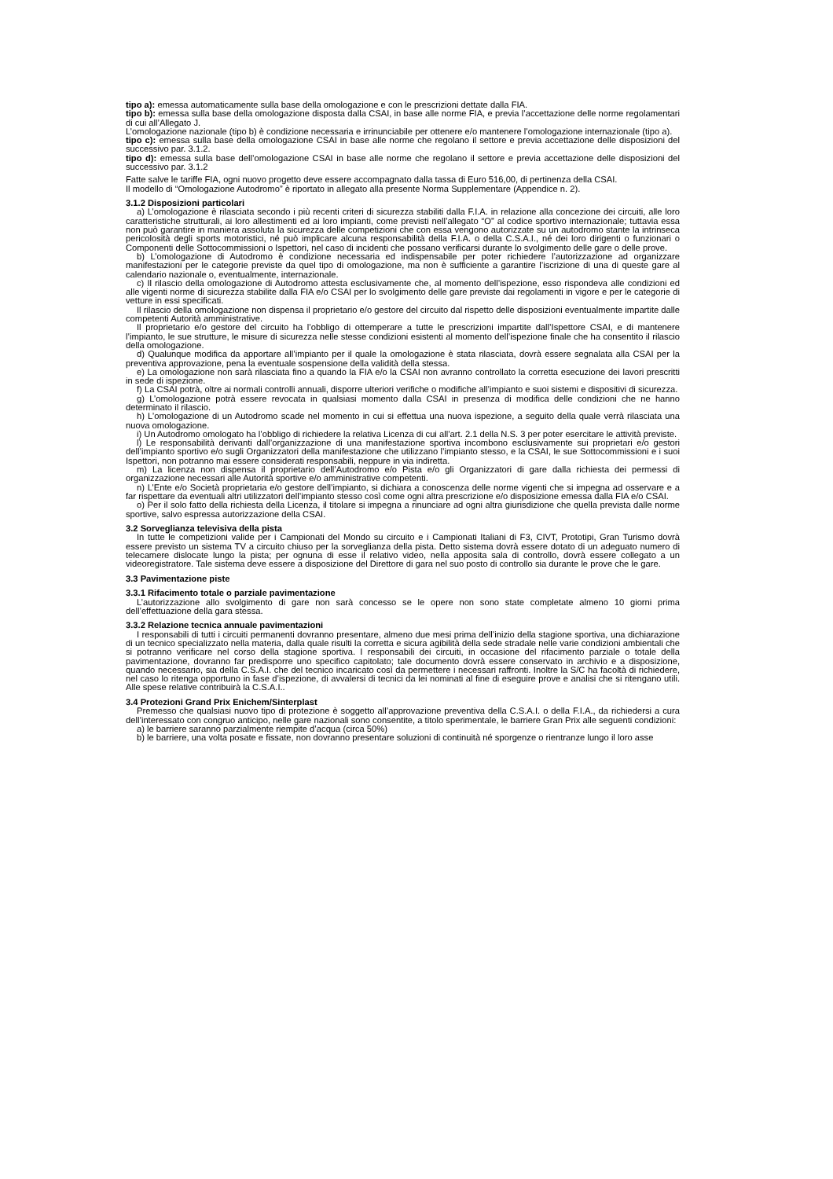tipo a): emessa automaticamente sulla base della omologazione e con le prescrizioni dettate dalla FIA.
tipo b): emessa sulla base della omologazione disposta dalla CSAI, in base alle norme FIA, e previa l’accettazione delle norme regolamentari di cui all’Allegato J.
L’omologazione nazionale (tipo b) è condizione necessaria e irrinunciabile per ottenere e/o mantenere l’omologazione internazionale (tipo a).
tipo c): emessa sulla base della omologazione CSAI in base alle norme che regolano il settore e previa accettazione delle disposizioni del successivo par. 3.1.2.
tipo d): emessa sulla base dell’omologazione CSAI in base alle norme che regolano il settore e previa accettazione delle disposizioni del successivo par. 3.1.2
Fatte salve le tariffe FIA, ogni nuovo progetto deve essere accompagnato dalla tassa di Euro 516,00, di pertinenza della CSAI.
Il modello di “Omologazione Autodromo” è riportato in allegato alla presente Norma Supplementare (Appendice n. 2).
3.1.2 Disposizioni particolari
a) L’omologazione è rilasciata secondo i più recenti criteri di sicurezza stabiliti dalla F.I.A. in relazione alla concezione dei circuiti, alle loro caratteristiche strutturali, ai loro allestimenti ed ai loro impianti, come previsti nell’allegato “O” al codice sportivo internazionale; tuttavia essa non può garantire in maniera assoluta la sicurezza delle competizioni che con essa vengono autorizzate su un autodromo stante la intrinseca pericolosità degli sports motoristici, né può implicare alcuna responsabilità della F.I.A. o della C.S.A.I., né dei loro dirigenti o funzionari o Componenti delle Sottocommissioni o Ispettori, nel caso di incidenti che possano verificarsi durante lo svolgimento delle gare o delle prove.
b) L’omologazione di Autodromo è condizione necessaria ed indispensabile per poter richiedere l’autorizzazione ad organizzare manifestazioni per le categorie previste da quel tipo di omologazione, ma non è sufficiente a garantire l’iscrizione di una di queste gare al calendario nazionale o, eventualmente, internazionale.
c) Il rilascio della omologazione di Autodromo attesta esclusivamente che, al momento dell’ispezione, esso rispondeva alle condizioni ed alle vigenti norme di sicurezza stabilite dalla FIA e/o CSAI per lo svolgimento delle gare previste dai regolamenti in vigore e per le categorie di vetture in essi specificati.
Il rilascio della omologazione non dispensa il proprietario e/o gestore del circuito dal rispetto delle disposizioni eventualmente impartite dalle competenti Autorità amministrative.
Il proprietario e/o gestore del circuito ha l’obbligo di ottemperare a tutte le prescrizioni impartite dall’Ispettore CSAI, e di mantenere l’impianto, le sue strutture, le misure di sicurezza nelle stesse condizioni esistenti al momento dell’ispezione finale che ha consentito il rilascio della omologazione.
d) Qualunque modifica da apportare all’impianto per il quale la omologazione è stata rilasciata, dovrà essere segnalata alla CSAI per la preventiva approvazione, pena la eventuale sospensione della validità della stessa.
e) La omologazione non sarà rilasciata fino a quando la FIA e/o la CSAI non avranno controllato la corretta esecuzione dei lavori prescritti in sede di ispezione.
f) La CSAI potrà, oltre ai normali controlli annuali, disporre ulteriori verifiche o modifiche all’impianto e suoi sistemi e dispositivi di sicurezza.
g) L’omologazione potrà essere revocata in qualsiasi momento dalla CSAI in presenza di modifica delle condizioni che ne hanno determinato il rilascio.
h) L’omologazione di un Autodromo scade nel momento in cui si effettua una nuova ispezione, a seguito della quale verrà rilasciata una nuova omologazione.
i) Un Autodromo omologato ha l’obbligo di richiedere la relativa Licenza di cui all’art. 2.1 della N.S. 3 per poter esercitare le attività previste.
l) Le responsabilità derivanti dall’organizzazione di una manifestazione sportiva incombono esclusivamente sui proprietari e/o gestori dell’impianto sportivo e/o sugli Organizzatori della manifestazione che utilizzano l’impianto stesso, e la CSAI, le sue Sottocommissioni e i suoi Ispettori, non potranno mai essere considerati responsabili, neppure in via indiretta.
m) La licenza non dispensa il proprietario dell’Autodromo e/o Pista e/o gli Organizzatori di gare dalla richiesta dei permessi di organizzazione necessari alle Autorità sportive e/o amministrative competenti.
n) L’Ente e/o Società proprietaria e/o gestore dell’impianto, si dichiara a conoscenza delle norme vigenti che si impegna ad osservare e a far rispettare da eventuali altri utilizzatori dell’impianto stesso così come ogni altra prescrizione e/o disposizione emessa dalla FIA e/o CSAI.
o) Per il solo fatto della richiesta della Licenza, il titolare si impegna a rinunciare ad ogni altra giurisdizione che quella prevista dalle norme sportive, salvo espressa autorizzazione della CSAI.
3.2 Sorveglianza televisiva della pista
In tutte le competizioni valide per i Campionati del Mondo su circuito e i Campionati Italiani di F3, CIVT, Prototipi, Gran Turismo dovrà essere previsto un sistema TV a circuito chiuso per la sorveglianza della pista. Detto sistema dovrà essere dotato di un adeguato numero di telecamere dislocate lungo la pista; per ognuna di esse il relativo video, nella apposita sala di controllo, dovrà essere collegato a un videoregistratore. Tale sistema deve essere a disposizione del Direttore di gara nel suo posto di controllo sia durante le prove che le gare.
3.3 Pavimentazione piste
3.3.1 Rifacimento totale o parziale pavimentazione
L’autorizzazione allo svolgimento di gare non sarà concesso se le opere non sono state completate almeno 10 giorni prima dell’effettuazione della gara stessa.
3.3.2 Relazione tecnica annuale pavimentazioni
I responsabili di tutti i circuiti permanenti dovranno presentare, almeno due mesi prima dell’inizio della stagione sportiva, una dichiarazione di un tecnico specializzato nella materia, dalla quale risulti la corretta e sicura agibilità della sede stradale nelle varie condizioni ambientali che si potranno verificare nel corso della stagione sportiva. I responsabili dei circuiti, in occasione del rifacimento parziale o totale della pavimentazione, dovranno far predisporre uno specifico capitolato; tale documento dovrà essere conservato in archivio e a disposizione, quando necessario, sia della C.S.A.I. che del tecnico incaricato così da permettere i necessari raffronti. Inoltre la S/C ha facoltà di richiedere, nel caso lo ritenga opportuno in fase d’ispezione, di avvalersi di tecnici da lei nominati al fine di eseguire prove e analisi che si ritengano utili. Alle spese relative contribuirà la C.S.A.I..
3.4 Protezioni Grand Prix Enichem/Sinterplast
Premesso che qualsiasi nuovo tipo di protezione è soggetto all’approvazione preventiva della C.S.A.I. o della F.I.A., da richiedersi a cura dell’interessato con congruo anticipo, nelle gare nazionali sono consentite, a titolo sperimentale, le barriere Gran Prix alle seguenti condizioni:
a) le barriere saranno parzialmente riempite d’acqua (circa 50%)
b) le barriere, una volta posate e fissate, non dovranno presentare soluzioni di continuità né sporgenze o rientranze lungo il loro asse